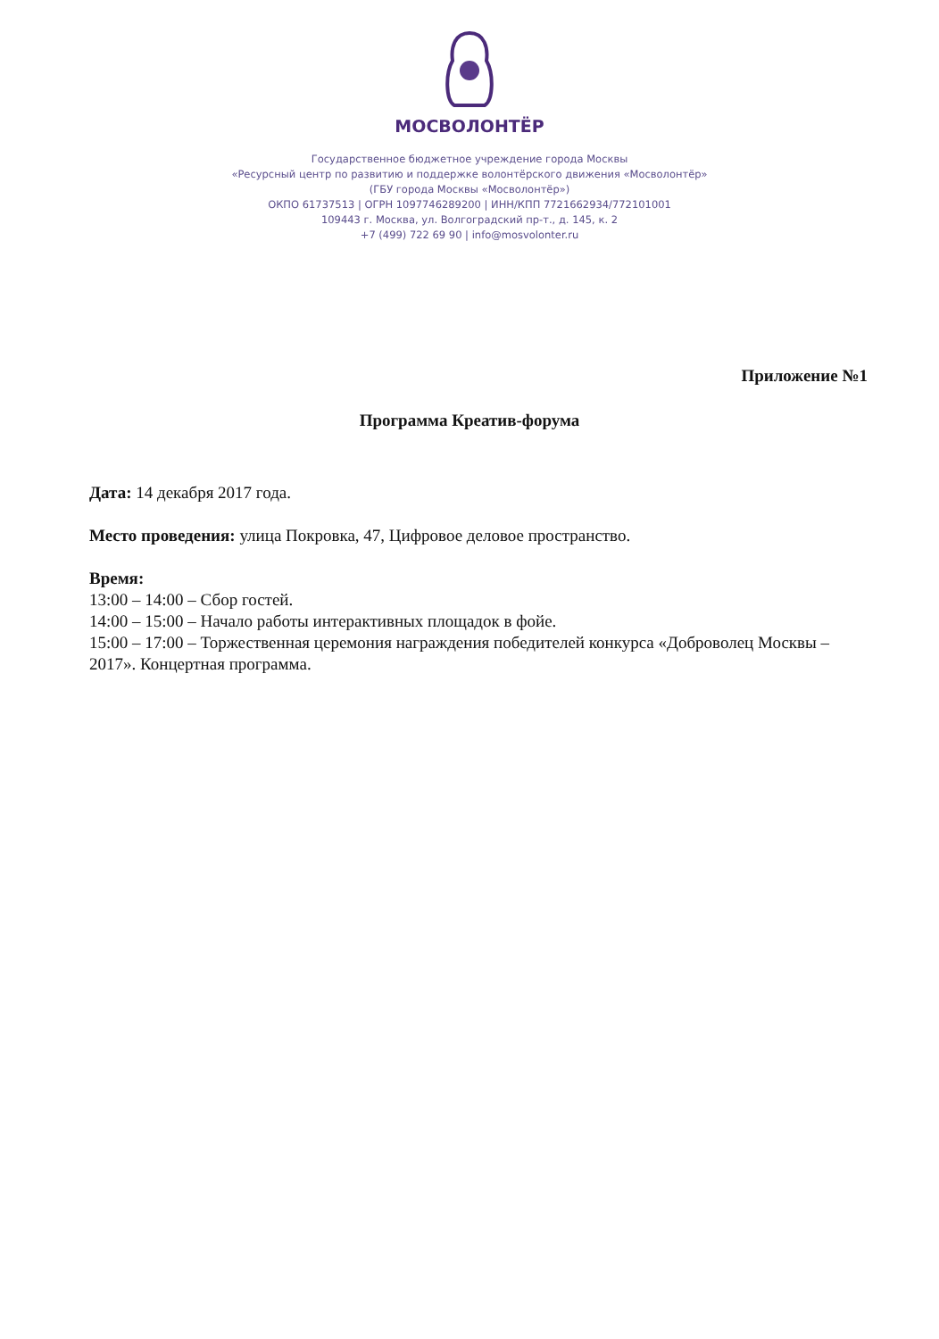МОСВОЛОНТЁР
Государственное бюджетное учреждение города Москвы
«Ресурсный центр по развитию и поддержке волонтёрского движения «Мосволонтёр»
(ГБУ города Москвы «Мосволонтёр»)
ОКПО 61737513 | ОГРН 1097746289200 | ИНН/КПП 7721662934/772101001
109443 г. Москва, ул. Волгоградский пр-т., д. 145, к. 2
+7 (499) 722 69 90 | info@mosvolonter.ru
Приложение №1
Программа Креатив-форума
Дата: 14 декабря 2017 года.
Место проведения: улица Покровка, 47, Цифровое деловое пространство.
Время:
13:00 – 14:00 – Сбор гостей.
14:00 – 15:00 – Начало работы интерактивных площадок в фойе.
15:00 – 17:00 – Торжественная церемония награждения победителей конкурса «Доброволец Москвы – 2017». Концертная программа.